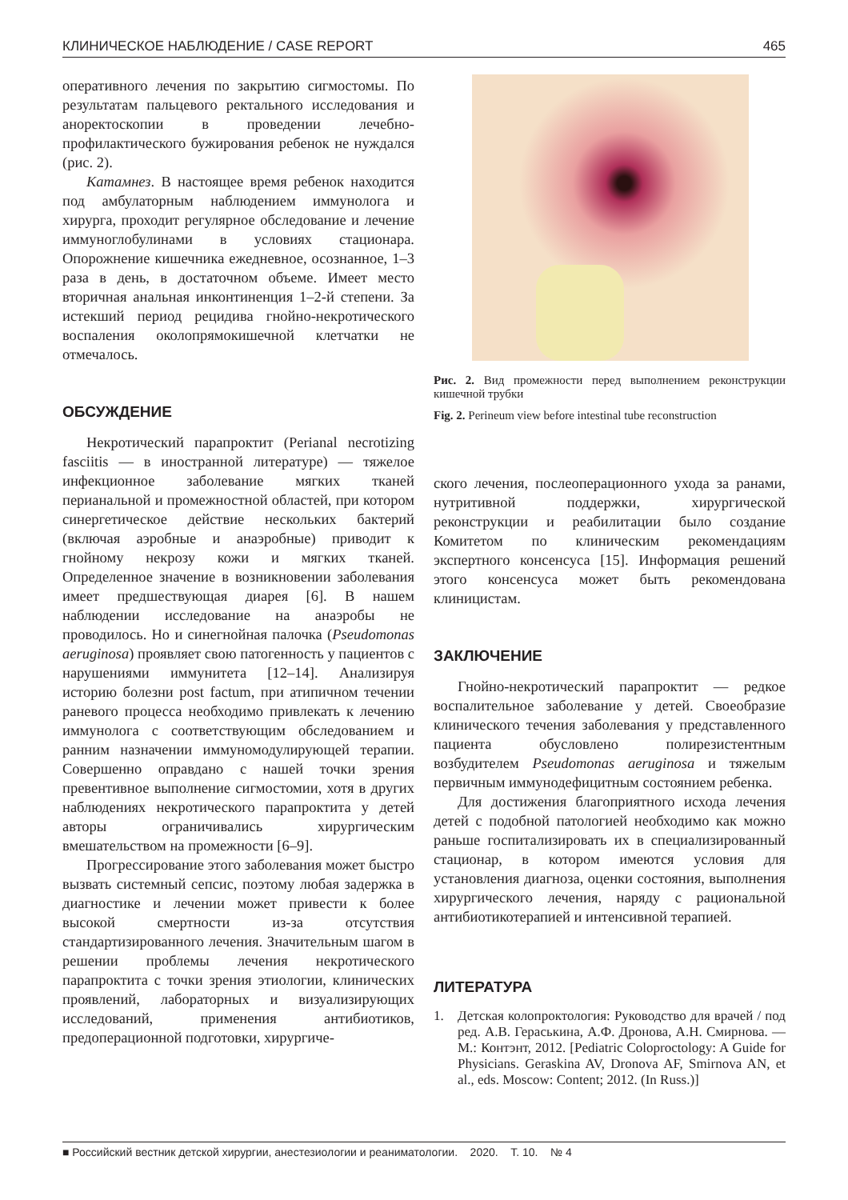КЛИНИЧЕСКОЕ НАБЛЮДЕНИЕ / CASE REPORT 465
оперативного лечения по закрытию сигмостомы. По результатам пальцевого ректального исследования и аноректоскопии в проведении лечебно-профилактического бужирования ребенок не нуждался (рис. 2).
Катамнез. В настоящее время ребенок находится под амбулаторным наблюдением иммунолога и хирурга, проходит регулярное обследование и лечение иммуноглобулинами в условиях стационара. Опорожнение кишечника ежедневное, осознанное, 1–3 раза в день, в достаточном объеме. Имеет место вторичная анальная инконтиненция 1–2-й степени. За истекший период рецидива гнойно-некротического воспаления околопрямокишечной клетчатки не отмечалось.
ОБСУЖДЕНИЕ
Некротический парапроктит (Perianal necrotizing fasciitis — в иностранной литературе) — тяжелое инфекционное заболевание мягких тканей перианальной и промежностной областей, при котором синергетическое действие нескольких бактерий (включая аэробные и анаэробные) приводит к гнойному некрозу кожи и мягких тканей. Определенное значение в возникновении заболевания имеет предшествующая диарея [6]. В нашем наблюдении исследование на анаэробы не проводилось. Но и синегнойная палочка (Pseudomonas aeruginosa) проявляет свою патогенность у пациентов с нарушениями иммунитета [12–14]. Анализируя историю болезни post factum, при атипичном течении раневого процесса необходимо привлекать к лечению иммунолога с соответствующим обследованием и ранним назначении иммуномодулирующей терапии. Совершенно оправдано с нашей точки зрения превентивное выполнение сигмостомии, хотя в других наблюдениях некротического парапроктита у детей авторы ограничивались хирургическим вмешательством на промежности [6–9].
Прогрессирование этого заболевания может быстро вызвать системный сепсис, поэтому любая задержка в диагностике и лечении может привести к более высокой смертности из-за отсутствия стандартизированного лечения. Значительным шагом в решении проблемы лечения некротического парапроктита с точки зрения этиологии, клинических проявлений, лабораторных и визуализирующих исследований, применения антибиотиков, предоперационной подготовки, хирургиче-
Рис. 2. Вид промежности перед выполнением реконструкции кишечной трубки
Fig. 2. Perineum view before intestinal tube reconstruction
ского лечения, послеоперационного ухода за ранами, нутритивной поддержки, хирургической реконструкции и реабилитации было создание Комитетом по клиническим рекомендациям экспертного консенсуса [15]. Информация решений этого консенсуса может быть рекомендована клиницистам.
ЗАКЛЮЧЕНИЕ
Гнойно-некротический парапроктит — редкое воспалительное заболевание у детей. Своеобразие клинического течения заболевания у представленного пациента обусловлено полирезистентным возбудителем Pseudomonas aeruginosa и тяжелым первичным иммунодефицитным состоянием ребенка.
Для достижения благоприятного исхода лечения детей с подобной патологией необходимо как можно раньше госпитализировать их в специализированный стационар, в котором имеются условия для установления диагноза, оценки состояния, выполнения хирургического лечения, наряду с рациональной антибиотикотерапией и интенсивной терапией.
ЛИТЕРАТУРА
1. Детская колопроктология: Руководство для врачей / под ред. А.В. Гераськина, А.Ф. Дронова, А.Н. Смирнова. — М.: Контэнт, 2012. [Pediatric Coloproctology: A Guide for Physicians. Geraskina AV, Dronova AF, Smirnova AN, et al., eds. Moscow: Content; 2012. (In Russ.)]
■ Российский вестник детской хирургии, анестезиологии и реаниматологии. 2020. Т. 10. № 4